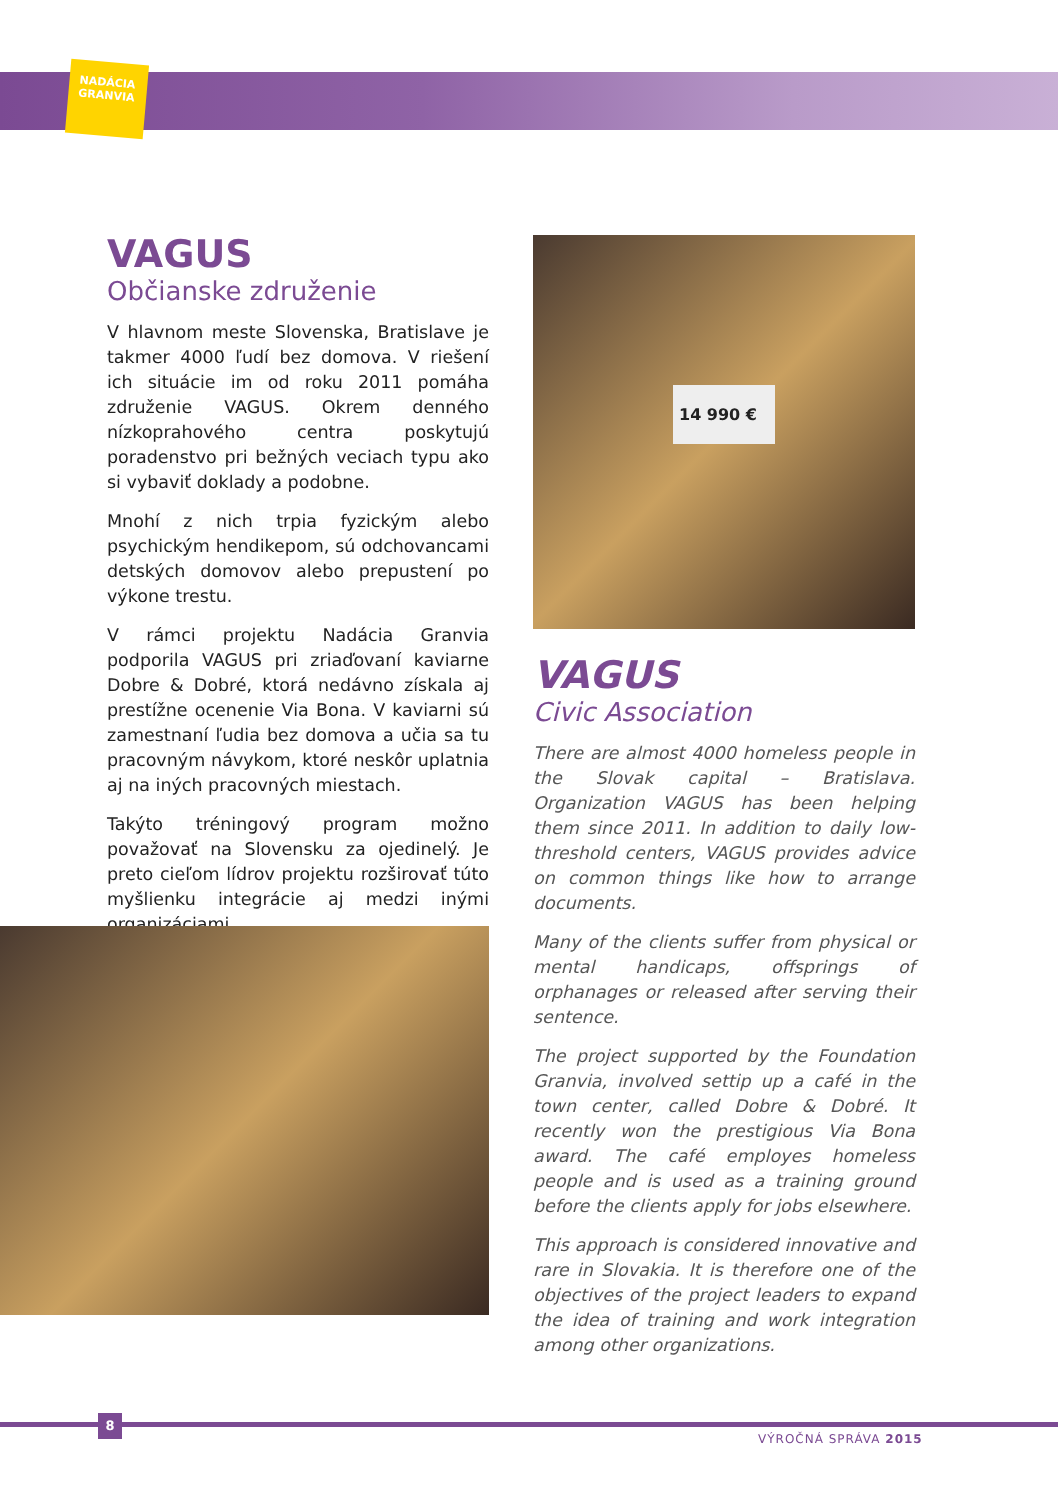NADÁCIA
GRANVIA
VAGUS
Občianske združenie
V hlavnom meste Slovenska, Bratislave je takmer 4000 ľudí bez domova. V riešení ich situácie im od roku 2011 pomáha združenie VAGUS. Okrem denného nízkoprahového centra poskytujú poradenstvo pri bežných veciach typu ako si vybaviť doklady a podobne.
Mnohí z nich trpia fyzickým alebo psychickým hendikepom, sú odchovancami detských domovov alebo prepustení po výkone trestu.
V rámci projektu Nadácia Granvia podporila VAGUS pri zriaďovaní kaviarne Dobre & Dobré, ktorá nedávno získala aj prestížne ocenenie Via Bona. V kaviarni sú zamestnaní ľudia bez domova a učia sa tu pracovným návykom, ktoré neskôr uplatnia aj na iných pracovných miestach.
Takýto tréningový program možno považovať na Slovensku za ojedinelý. Je preto cieľom lídrov projektu rozširovať túto myšlienku integrácie aj medzi inými organizáciami.
14 990 €
VAGUS
Civic Association
There are almost 4000 homeless people in the Slovak capital – Bratislava. Organization VAGUS has been helping them since 2011. In addition to daily low-threshold centers, VAGUS provides advice on common things like how to arrange documents.
Many of the clients suffer from physical or mental handicaps, offsprings of orphanages or released after serving their sentence.
The project supported by the Foundation Granvia, involved settip up a café in the town center, called Dobre & Dobré. It recently won the prestigious Via Bona award. The café employes homeless people and is used as a training ground before the clients apply for jobs elsewhere.
This approach is considered innovative and rare in Slovakia. It is therefore one of the objectives of the project leaders to expand the idea of training and work integration among other organizations.
8
VÝROČNÁ SPRÁVA 2015